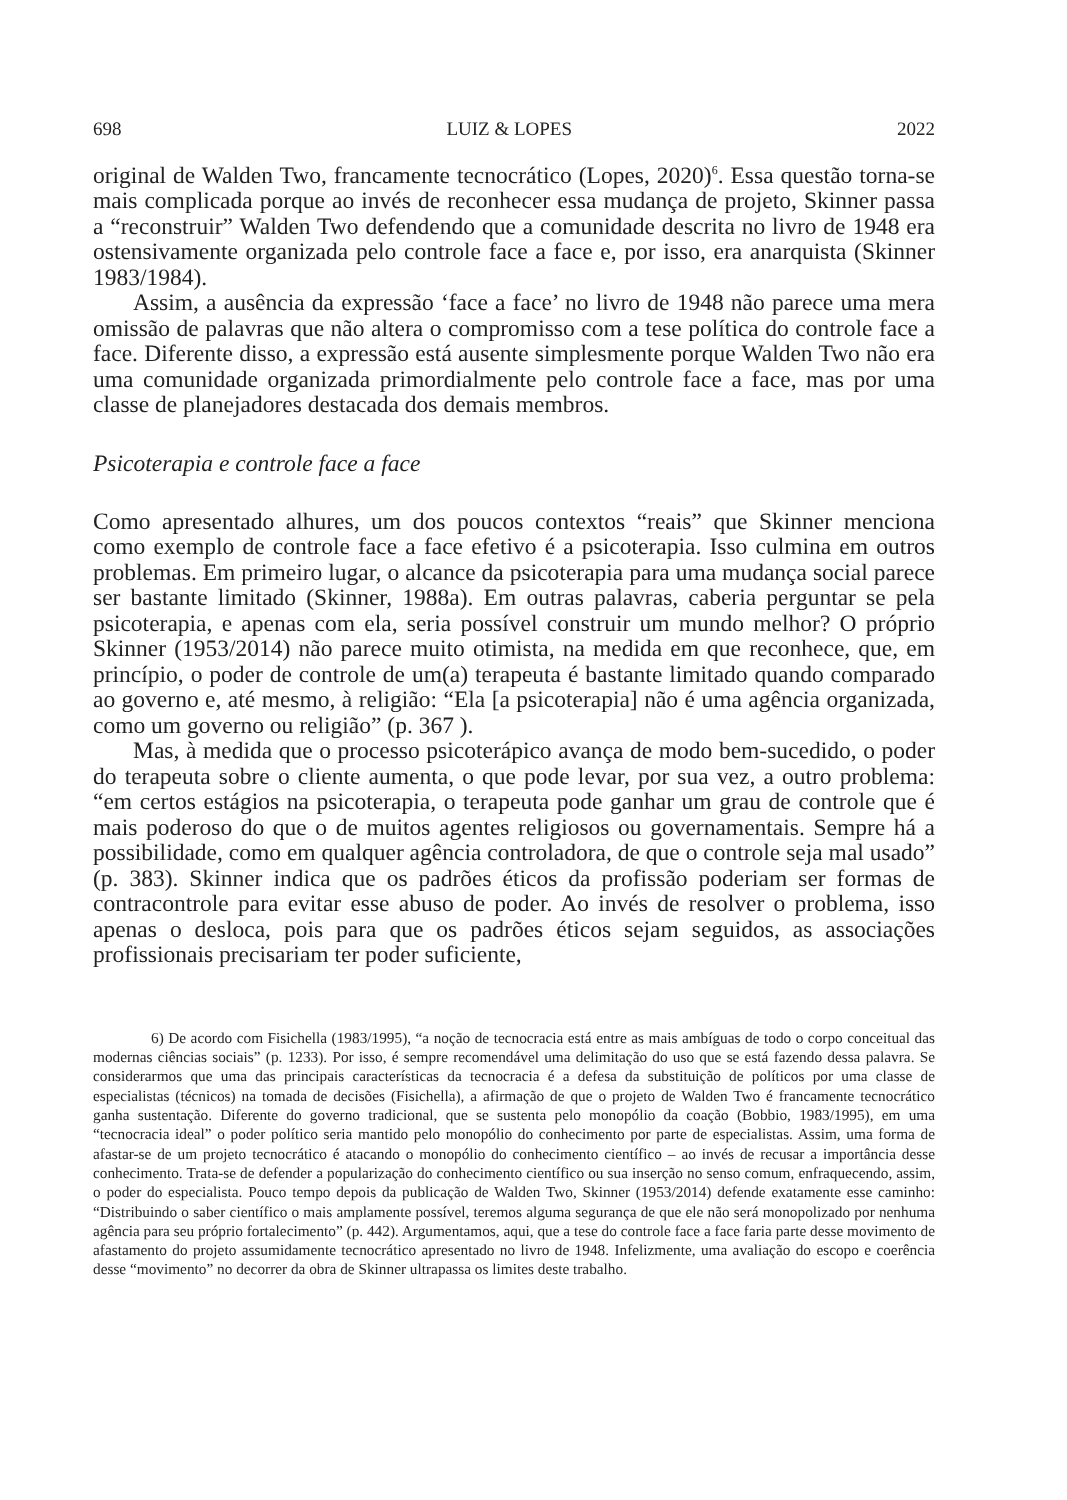698 LUIZ & LOPES 2022
original de Walden Two, francamente tecnocrático (Lopes, 2020)<sup>6</sup>. Essa questão torna-se mais complicada porque ao invés de reconhecer essa mudança de projeto, Skinner passa a “reconstruir” Walden Two defendendo que a comunidade descrita no livro de 1948 era ostensivamente organizada pelo controle face a face e, por isso, era anarquista (Skinner 1983/1984).
Assim, a ausência da expressão ‘face a face’ no livro de 1948 não parece uma mera omissão de palavras que não altera o compromisso com a tese política do controle face a face. Diferente disso, a expressão está ausente simplesmente porque Walden Two não era uma comunidade organizada primordialmente pelo controle face a face, mas por uma classe de planejadores destacada dos demais membros.
Psicoterapia e controle face a face
Como apresentado alhures, um dos poucos contextos “reais” que Skinner menciona como exemplo de controle face a face efetivo é a psicoterapia. Isso culmina em outros problemas. Em primeiro lugar, o alcance da psicoterapia para uma mudança social parece ser bastante limitado (Skinner, 1988a). Em outras palavras, caberia perguntar se pela psicoterapia, e apenas com ela, seria possível construir um mundo melhor? O próprio Skinner (1953/2014) não parece muito otimista, na medida em que reconhece, que, em princípio, o poder de controle de um(a) terapeuta é bastante limitado quando comparado ao governo e, até mesmo, à religião: “Ela [a psicoterapia] não é uma agência organizada, como um governo ou religião” (p. 367 ).
Mas, à medida que o processo psicoterápico avança de modo bem-sucedido, o poder do terapeuta sobre o cliente aumenta, o que pode levar, por sua vez, a outro problema: “em certos estágios na psicoterapia, o terapeuta pode ganhar um grau de controle que é mais poderoso do que o de muitos agentes religiosos ou governamentais. Sempre há a possibilidade, como em qualquer agência controladora, de que o controle seja mal usado” (p. 383). Skinner indica que os padrões éticos da profissão poderiam ser formas de contracontrole para evitar esse abuso de poder. Ao invés de resolver o problema, isso apenas o desloca, pois para que os padrões éticos sejam seguidos, as associações profissionais precisariam ter poder suficiente,
6) De acordo com Fisichella (1983/1995), “a noção de tecnocracia está entre as mais ambíguas de todo o corpo conceitual das modernas ciências sociais” (p. 1233). Por isso, é sempre recomendável uma delimitação do uso que se está fazendo dessa palavra. Se considerarmos que uma das principais características da tecnocracia é a defesa da substituição de políticos por uma classe de especialistas (técnicos) na tomada de decisões (Fisichella), a afirmação de que o projeto de Walden Two é francamente tecnocrático ganha sustentação. Diferente do governo tradicional, que se sustenta pelo monopólio da coação (Bobbio, 1983/1995), em uma “tecnocracia ideal” o poder político seria mantido pelo monopólio do conhecimento por parte de especialistas. Assim, uma forma de afastar-se de um projeto tecnocrático é atacando o monopólio do conhecimento científico – ao invés de recusar a importância desse conhecimento. Trata-se de defender a popularização do conhecimento científico ou sua inserção no senso comum, enfraquecendo, assim, o poder do especialista. Pouco tempo depois da publicação de Walden Two, Skinner (1953/2014) defende exatamente esse caminho: “Distribuindo o saber científico o mais amplamente possível, teremos alguma segurança de que ele não será monopolizado por nenhuma agência para seu próprio fortalecimento” (p. 442). Argumentamos, aqui, que a tese do controle face a face faria parte desse movimento de afastamento do projeto assumidamente tecnocrático apresentado no livro de 1948. Infelizmente, uma avaliação do escopo e coerência desse “movimento” no decorrer da obra de Skinner ultrapassa os limites deste trabalho.